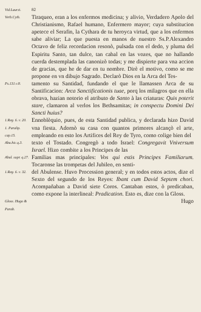Vid.Laur.ti.
82
Verb.Cyth.
Tiraqueo, eran a los enfermos medicina; y alivio, Verdadero Apolo del Christianismo, Rafael humano, Enfermero mayor; cuya substitucion apetece el Serafin, la Cythara de tu heroyca virtud, que a los enfermos sabe aliviar; La que puesta en manos de nuestro Ss.P.Alexandro Octavo de feliz recordacion resonò, pulsada con el dedo, y pluma del Espiritu Santo, tan dulce, tan cabal en las vozes, que no hallando cuerda destemplada las canonizò todas; y me dispierte para vna accion de gracias, que he de dar en tu nombre. Dirè el motivo, como se me propone en vn dibujo Sagrado. Declarò Dios en la Arca del Tes-
Ps.131.v.8.
tamento su Santidad, fundando el que le llamassen Arca de su Santificacion: Arca Sanctificationis tuae, porq los milagros que en ella obrava, hazian notorio el atributo de Santo à las criaturas: Quis poterit stare, clamaron al verlos los Bethsamitas; in conspectu Domini Dei Sancti huius?
1.Reg. 6. v. 20.
1. Paralip. cap.15.
Ennoblèquio, pues, de esta Santidad publica, y declarada hizo David vna fiesta. Adornò su casa con quantos primores alcançò el arte, empleando en esto los Artifices del Rey de Tyro, como colige bien del
Abu.hic.q.3.
texto el Tostado. Congregò a todo Israel: Congregavit Vniversum Israel. Hizo combite a los Principes de las
Abul. supr. q.27.
Familias mas principales: Vos qui estis Principes Familiarum. Tocaronse las trompetas del Jubileo, en senti-
1.Reg. 6. v. 32.
del Abulense. Huvo Procession general; y en todos estos actos, dize el Sexto del segundo de los Reyes: Ibant cum David Septem chori. Acompañaban a David siete Coros. Cantaban estos, ò predicaban, como expone la interlineal: Pradication. Esto es, dize con la Gloss.
Gloss. Hugo & Parab.
Hugo